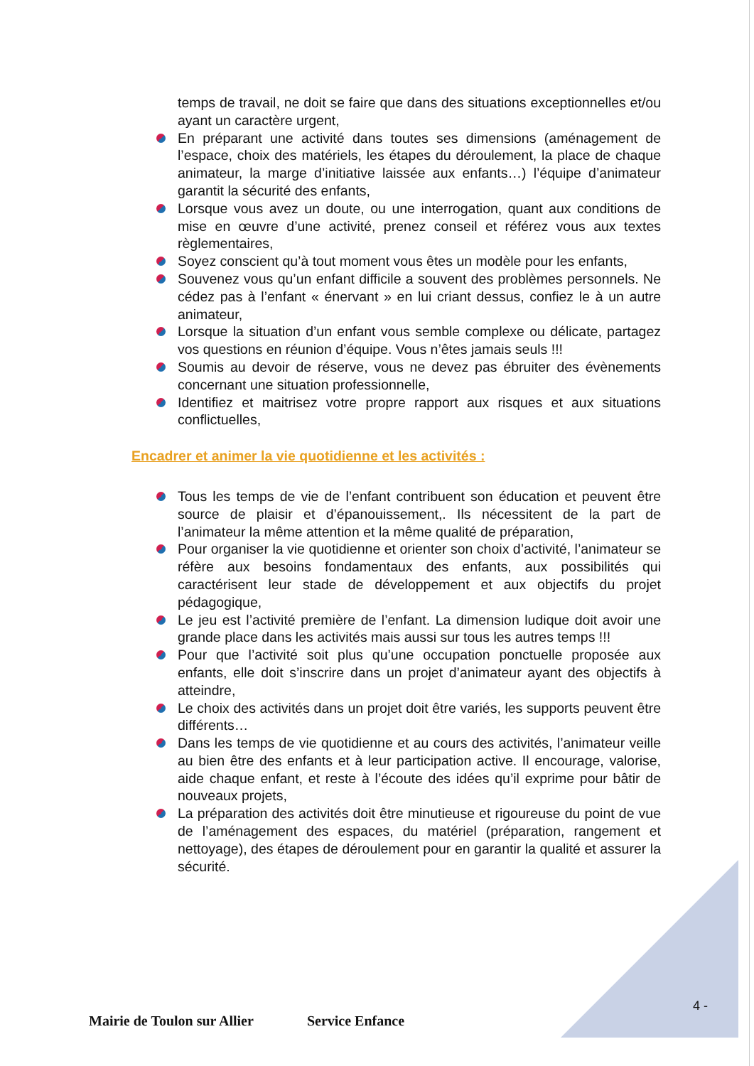temps de travail, ne doit se faire que dans des situations exceptionnelles et/ou ayant un caractère urgent,
En préparant une activité dans toutes ses dimensions (aménagement de l’espace, choix des matériels, les étapes du déroulement, la place de chaque animateur, la marge d’initiative laissée aux enfants…) l’équipe d’animateur garantit la sécurité des enfants,
Lorsque vous avez un doute, ou une interrogation, quant aux conditions de mise en œuvre d’une activité, prenez conseil et référez vous aux textes règlementaires,
Soyez conscient qu’à tout moment vous êtes un modèle pour les enfants,
Souvenez vous qu’un enfant difficile a souvent des problèmes personnels. Ne cédez pas à l’enfant « énervant » en lui criant dessus, confiez le à un autre animateur,
Lorsque la situation d’un enfant vous semble complexe ou délicate, partagez vos questions en réunion d’équipe. Vous n’êtes jamais seuls !!!
Soumis au devoir de réserve, vous ne devez pas ébruiter des évènements concernant une situation professionnelle,
Identifiez et maitrisez votre propre rapport aux risques et aux situations conflictuelles,
Encadrer et animer la vie quotidienne et les activités :
Tous les temps de vie de l’enfant contribuent son éducation et peuvent être source de plaisir et d’épanouissement,. Ils nécessitent de la part de l’animateur la même attention et la même qualité de préparation,
Pour organiser la vie quotidienne et orienter son choix d’activité, l’animateur se réfère aux besoins fondamentaux des enfants, aux possibilités qui caractérisent leur stade de développement et aux objectifs du projet pédagogique,
Le jeu est l’activité première de l’enfant. La dimension ludique doit avoir une grande place dans les activités mais aussi sur tous les autres temps !!!
Pour que l’activité soit plus qu’une occupation ponctuelle proposée aux enfants, elle doit s’inscrire dans un projet d’animateur ayant des objectifs à atteindre,
Le choix des activités dans un projet doit être variés, les supports peuvent être différents…
Dans les temps de vie quotidienne et au cours des activités, l’animateur veille au bien être des enfants et à leur participation active. Il encourage, valorise, aide chaque enfant, et reste à l’écoute des idées qu’il exprime pour bâtir de nouveaux projets,
La préparation des activités doit être minutieuse et rigoureuse du point de vue de l’aménagement des espaces, du matériel (préparation, rangement et nettoyage), des étapes de déroulement pour en garantir la qualité et assurer la sécurité.
4 -
Mairie de Toulon sur Allier Service Enfance